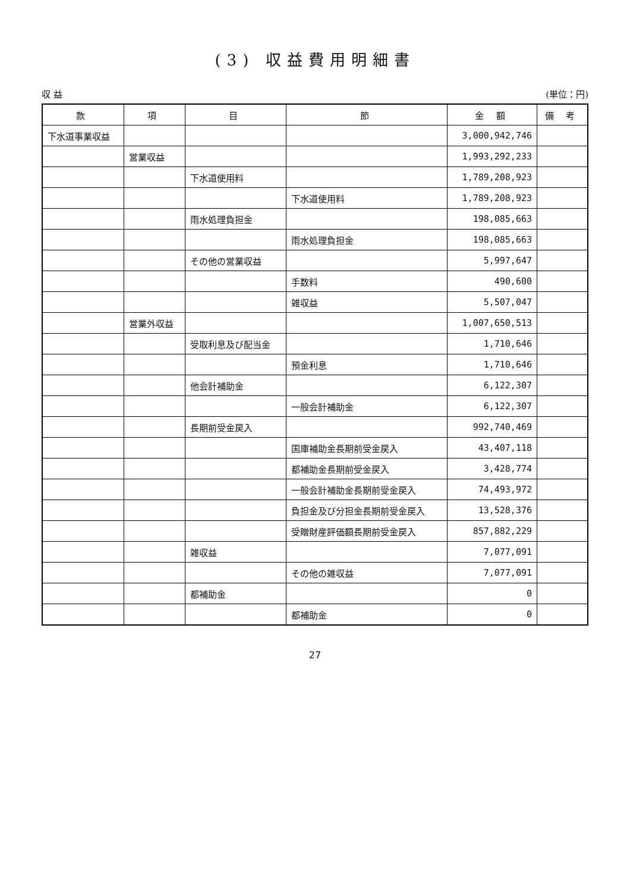(3) 収益費用明細書
収 益 (単位：円)
| 款 | 項 | 目 | 節 | 金 額 | 備 考 |
| --- | --- | --- | --- | --- | --- |
| 下水道事業収益 | | | | 3,000,942,746 | |
| | 営業収益 | | | 1,993,292,233 | |
| | | 下水道使用料 | | 1,789,208,923 | |
| | | | 下水道使用料 | 1,789,208,923 | |
| | | 雨水処理負担金 | | 198,085,663 | |
| | | | 雨水処理負担金 | 198,085,663 | |
| | | その他の営業収益 | | 5,997,647 | |
| | | | 手数料 | 490,600 | |
| | | | 雑収益 | 5,507,047 | |
| | 営業外収益 | | | 1,007,650,513 | |
| | | 受取利息及び配当金 | | 1,710,646 | |
| | | | 預金利息 | 1,710,646 | |
| | | 他会計補助金 | | 6,122,307 | |
| | | | 一般会計補助金 | 6,122,307 | |
| | | 長期前受金戻入 | | 992,740,469 | |
| | | | 国庫補助金長期前受金戻入 | 43,407,118 | |
| | | | 都補助金長期前受金戻入 | 3,428,774 | |
| | | | 一般会計補助金長期前受金戻入 | 74,493,972 | |
| | | | 負担金及び分担金長期前受金戻入 | 13,528,376 | |
| | | | 受贈財産評価額長期前受金戻入 | 857,882,229 | |
| | | 雑収益 | | 7,077,091 | |
| | | | その他の雑収益 | 7,077,091 | |
| | | 都補助金 | | 0 | |
| | | | 都補助金 | 0 | |
27